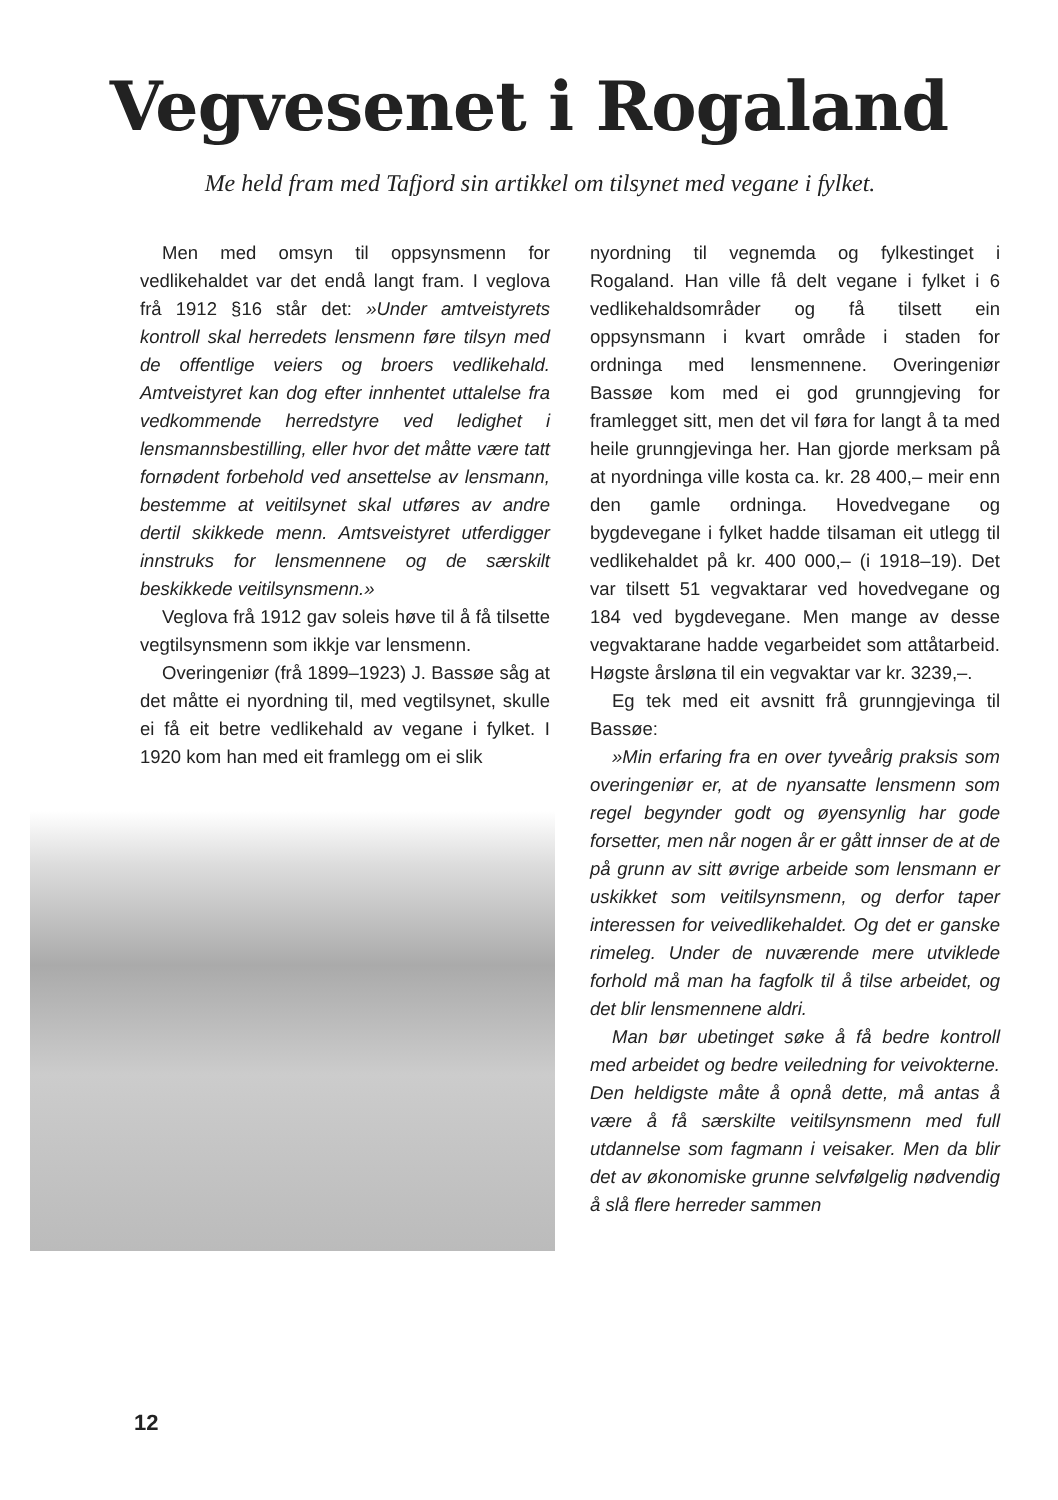Vegvesenet i Rogaland
Me held fram med Tafjord sin artikkel om tilsynet med vegane i fylket.
Men med omsyn til oppsynsmenn for vedlikehaldet var det endå langt fram. I veglova frå 1912 §16 står det: »Under amtveistyrets kontroll skal herredets lensmenn føre tilsyn med de offentlige veiers og broers vedlikehald. Amtveistyret kan dog efter innhentet uttalelse fra vedkommende herredstyre ved ledighet i lensmannsbestilling, eller hvor det måtte være tatt fornødent forbehold ved ansettelse av lensmann, bestemme at veitilsynet skal utføres av andre dertil skikkede menn. Amtsveistyret utferdigger innstruks for lensmennene og de særskilt beskikkede veitilsynsmenn.»
Veglova frå 1912 gav soleis høve til å få tilsette vegtilsynsmenn som ikkje var lensmenn.
Overingeniør (frå 1899–1923) J. Bassøe såg at det måtte ei nyordning til, med vegtilsynet, skulle ei få eit betre vedlikehald av vegane i fylket. I 1920 kom han med eit framlegg om ei slik
nyordning til vegnemda og fylkestinget i Rogaland. Han ville få delt vegane i fylket i 6 vedlikehaldsområder og få tilsett ein oppsynsmann i kvart område i staden for ordninga med lensmennene. Overingeniør Bassøe kom med ei god grunngjeving for framlegget sitt, men det vil føra for langt å ta med heile grunngjevinga her. Han gjorde merksam på at nyordninga ville kosta ca. kr. 28 400,– meir enn den gamle ordninga. Hovedvegane og bygdevegane i fylket hadde tilsaman eit utlegg til vedlikehaldet på kr. 400 000,– (i 1918–19). Det var tilsett 51 vegvaktarar ved hovedvegane og 184 ved bygdevegane. Men mange av desse vegvaktarane hadde vegarbeidet som attåtarbeid. Høgste årsløna til ein vegvaktar var kr. 3239,–.
Eg tek med eit avsnitt frå grunngjevinga til Bassøe:
»Min erfaring fra en over tyveårig praksis som overingeniør er, at de nyansatte lensmenn som regel begynder godt og øyensynlig har gode forsetter, men når nogen år er gått innser de at de på grunn av sitt øvrige arbeide som lensmann er uskikket som veitilsynsmenn, og derfor taper interessen for veivedlikehaldet. Og det er ganske rimeleg. Under de nuværende mere utviklede forhold må man ha fagfolk til å tilse arbeidet, og det blir lensmennene aldri.
Man bør ubetinget søke å få bedre kontroll med arbeidet og bedre veiledning for veivokterne. Den heldigste måte å opnå dette, må antas å være å få særskilte veitilsynsmenn med full utdannelse som fagmann i veisaker. Men da blir det av økonomiske grunne selvfølgelig nødvendig å slå flere herreder sammen
12